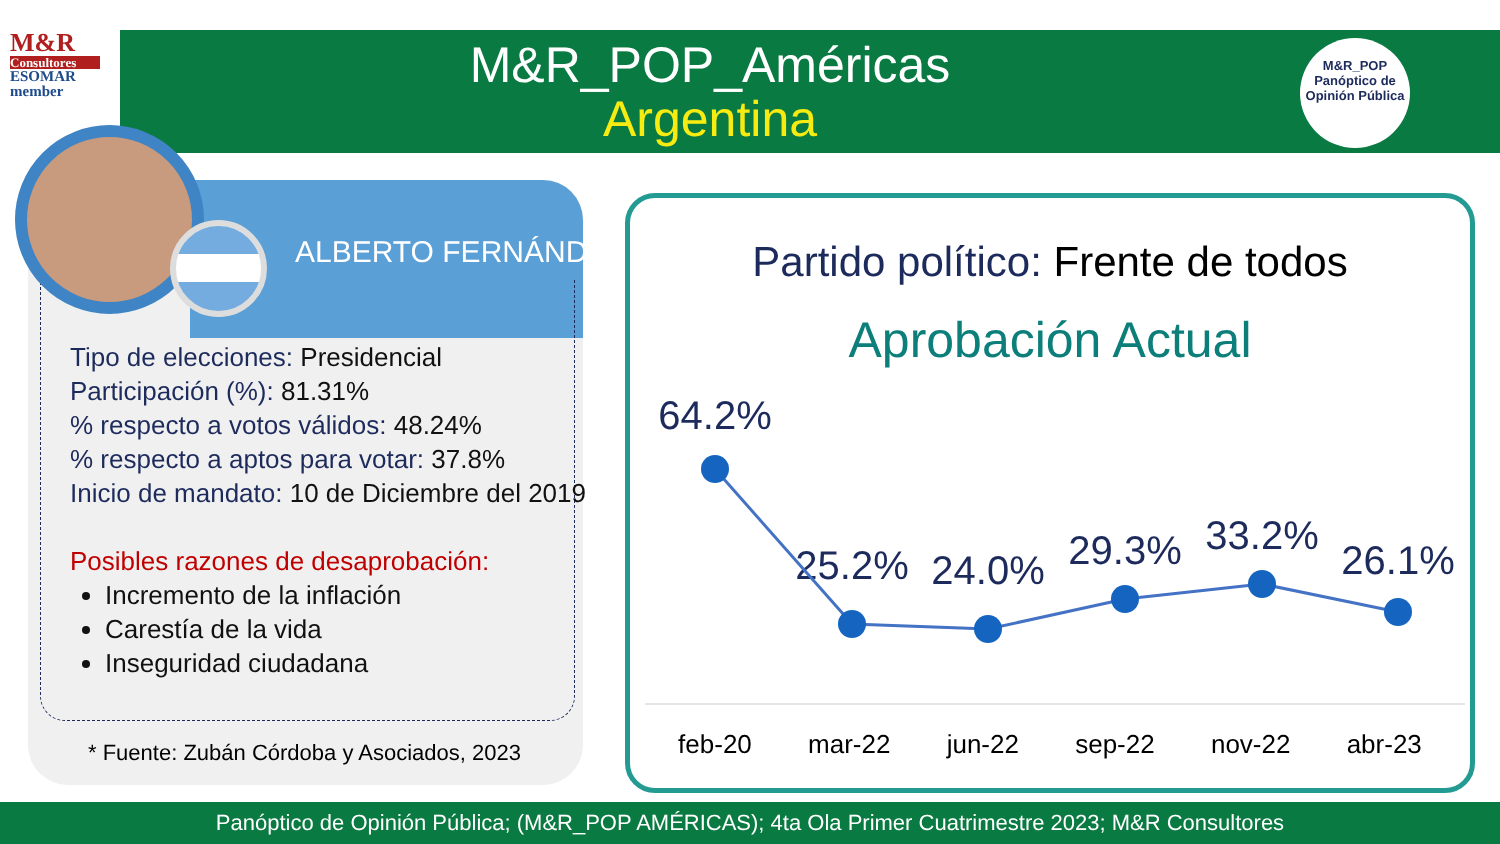M&R
Consultores
ESOMAR member
M&R_POP_Américas
Argentina
M&R_POP
Panóptico de
Opinión Pública
ALBERTO FERNÁNDEZ
Tipo de elecciones: Presidencial
Participación (%): 81.31%
% respecto a votos válidos: 48.24%
% respecto a aptos para votar: 37.8%
Inicio de mandato: 10 de Diciembre del 2019
Posibles razones de desaprobación:
Incremento de la inflación
Carestía de la vida
Inseguridad ciudadana
* Fuente: Zubán Córdoba y Asociados, 2023
Partido político: Frente de todos
Aprobación Actual
64.2%
25.2%
24.0%
29.3%
33.2%
26.1%
feb-20 mar-22 jun-22 sep-22 nov-22 abr-23
Panóptico de Opinión Pública; (M&R_POP AMÉRICAS); 4ta Ola Primer Cuatrimestre 2023; M&R Consultores